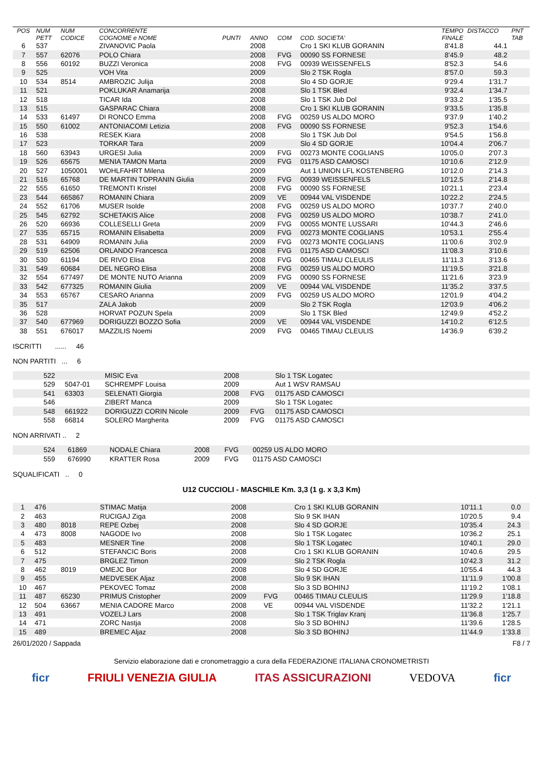| POS | NUM PETT | NUM CODICE | CONCORRENTE COGNOME e NOME | PUNTI | ANNO | COM | COD. SOCIETA' | TEMPO FINALE | DISTACCO | PNT TAB |
| --- | --- | --- | --- | --- | --- | --- | --- | --- | --- | --- |
| 6 | 537 | | ZIVANOVIC Paola | | 2008 | | Cro 1 SKI KLUB GORANIN | 8'41.8 | 44.1 | |
| 7 | 557 | 62076 | POLO Chiara | | 2008 | FVG | 00090 SS FORNESE | 8'45.9 | 48.2 | |
| 8 | 556 | 60192 | BUZZI Veronica | | 2008 | FVG | 00939 WEISSENFELS | 8'52.3 | 54.6 | |
| 9 | 525 | | VOH Vita | | 2009 | | Slo 2 TSK Rogla | 8'57.0 | 59.3 | |
| 10 | 534 | 8514 | AMBROZIC Julija | | 2008 | | Slo 4 SD GORJE | 9'29.4 | 1'31.7 | |
| 11 | 521 | | POKLUKAR Anamarija | | 2008 | | Slo 1 TSK Bled | 9'32.4 | 1'34.7 | |
| 12 | 518 | | TICAR Ida | | 2008 | | Slo 1 TSK Jub Dol | 9'33.2 | 1'35.5 | |
| 13 | 515 | | GASPARAC Chiara | | 2008 | | Cro 1 SKI KLUB GORANIN | 9'33.5 | 1'35.8 | |
| 14 | 533 | 61497 | DI RONCO Emma | | 2008 | FVG | 00259 US ALDO MORO | 9'37.9 | 1'40.2 | |
| 15 | 550 | 61002 | ANTONIACOMI Letizia | | 2008 | FVG | 00090 SS FORNESE | 9'52.3 | 1'54.6 | |
| 16 | 538 | | RESEK Kiara | | 2008 | | Slo 1 TSK Jub Dol | 9'54.5 | 1'56.8 | |
| 17 | 523 | | TORKAR Tara | | 2009 | | Slo 4 SD GORJE | 10'04.4 | 2'06.7 | |
| 18 | 560 | 63943 | URGESI Julia | | 2009 | FVG | 00273 MONTE COGLIANS | 10'05.0 | 2'07.3 | |
| 19 | 526 | 65675 | MENIA TAMON Marta | | 2009 | FVG | 01175 ASD CAMOSCI | 10'10.6 | 2'12.9 | |
| 20 | 527 | 1050001 | WOHLFAHRT Milena | | 2009 | | Aut 1 UNION LFL KOSTENBERG | 10'12.0 | 2'14.3 | |
| 21 | 516 | 65768 | DE MARTIN TOPRANIN Giulia | | 2009 | FVG | 00939 WEISSENFELS | 10'12.5 | 2'14.8 | |
| 22 | 555 | 61650 | TREMONTI Kristel | | 2008 | FVG | 00090 SS FORNESE | 10'21.1 | 2'23.4 | |
| 23 | 544 | 665867 | ROMANIN Chiara | | 2009 | VE | 00944 VAL VISDENDE | 10'22.2 | 2'24.5 | |
| 24 | 552 | 61706 | MUSER Isolde | | 2008 | FVG | 00259 US ALDO MORO | 10'37.7 | 2'40.0 | |
| 25 | 545 | 62792 | SCHETAKIS Alice | | 2008 | FVG | 00259 US ALDO MORO | 10'38.7 | 2'41.0 | |
| 26 | 520 | 66936 | COLLESELLI Greta | | 2009 | FVG | 00055 MONTE LUSSARI | 10'44.3 | 2'46.6 | |
| 27 | 535 | 65715 | ROMANIN Elisabetta | | 2009 | FVG | 00273 MONTE COGLIANS | 10'53.1 | 2'55.4 | |
| 28 | 531 | 64909 | ROMANIN Julia | | 2009 | FVG | 00273 MONTE COGLIANS | 11'00.6 | 3'02.9 | |
| 29 | 519 | 62506 | ORLANDO Francesca | | 2008 | FVG | 01175 ASD CAMOSCI | 11'08.3 | 3'10.6 | |
| 30 | 530 | 61194 | DE RIVO Elisa | | 2008 | FVG | 00465 TIMAU CLEULIS | 11'11.3 | 3'13.6 | |
| 31 | 549 | 60684 | DEL NEGRO Elisa | | 2008 | FVG | 00259 US ALDO MORO | 11'19.5 | 3'21.8 | |
| 32 | 554 | 677497 | DE MONTE NUTO Arianna | | 2009 | FVG | 00090 SS FORNESE | 11'21.6 | 3'23.9 | |
| 33 | 542 | 677325 | ROMANIN Giulia | | 2009 | VE | 00944 VAL VISDENDE | 11'35.2 | 3'37.5 | |
| 34 | 553 | 65767 | CESARO Arianna | | 2009 | FVG | 00259 US ALDO MORO | 12'01.9 | 4'04.2 | |
| 35 | 517 | | ZALA Jakob | | 2009 | | Slo 2 TSK Rogla | 12'03.9 | 4'06.2 | |
| 36 | 528 | | HORVAT POZUN Spela | | 2009 | | Slo 1 TSK Bled | 12'49.9 | 4'52.2 | |
| 37 | 540 | 677969 | DORIGUZZI BOZZO Sofia | | 2009 | VE | 00944 VAL VISDENDE | 14'10.2 | 6'12.5 | |
| 38 | 551 | 676017 | MAZZILIS Noemi | | 2009 | FVG | 00465 TIMAU CLEULIS | 14'36.9 | 6'39.2 | |
ISCRITTI ...... 46
NON PARTITI ... 6
| | 522 | | MISIC Eva | 2008 | | Slo 1 TSK Logatec | |
| | 529 | 5047-01 | SCHREMPF Louisa | 2009 | | Aut 1 WSV RAMSAU | |
| | 541 | 63303 | SELENATI Giorgia | 2008 | FVG | 01175 ASD CAMOSCI | |
| | 546 | | ZIBERT Manca | 2009 | | Slo 1 TSK Logatec | |
| | 548 | 661922 | DORIGUZZI CORIN Nicole | 2009 | FVG | 01175 ASD CAMOSCI | |
| | 558 | 66814 | SOLERO Margherita | 2009 | FVG | 01175 ASD CAMOSCI | |
NON ARRIVATI .. 2
| | 524 | 61869 | NODALE Chiara | 2008 | FVG | 00259 US ALDO MORO | |
| | 559 | 676990 | KRATTER Rosa | 2009 | FVG | 01175 ASD CAMOSCI | |
SQUALIFICATI .. 0
U12 CUCCIOLI - MASCHILE Km. 3,3 (1 g. x 3,3 Km)
| 1 | 476 | | STIMAC Matija | 2008 | | Cro 1 SKI KLUB GORANIN | 10'11.1 | 0.0 | |
| 2 | 463 | | RUCIGAJ Ziga | 2008 | | Slo 9 SK IHAN | 10'20.5 | 9.4 | |
| 3 | 480 | 8018 | REPE Ozbej | 2008 | | Slo 4 SD GORJE | 10'35.4 | 24.3 | |
| 4 | 473 | 8008 | NAGODE Ivo | 2008 | | Slo 1 TSK Logatec | 10'36.2 | 25.1 | |
| 5 | 483 | | MESNER Tine | 2008 | | Slo 1 TSK Logatec | 10'40.1 | 29.0 | |
| 6 | 512 | | STEFANCIC Boris | 2008 | | Cro 1 SKI KLUB GORANIN | 10'40.6 | 29.5 | |
| 7 | 475 | | BRGLEZ Timon | 2009 | | Slo 2 TSK Rogla | 10'42.3 | 31.2 | |
| 8 | 462 | 8019 | OMEJC Bor | 2008 | | Slo 4 SD GORJE | 10'55.4 | 44.3 | |
| 9 | 455 | | MEDVESEK Aljaz | 2008 | | Slo 9 SK IHAN | 11'11.9 | 1'00.8 | |
| 10 | 467 | | PEKOVEC Tomaz | 2008 | | Slo 3 SD BOHINJ | 11'19.2 | 1'08.1 | |
| 11 | 487 | 65230 | PRIMUS Cristopher | 2009 | FVG | 00465 TIMAU CLEULIS | 11'29.9 | 1'18.8 | |
| 12 | 504 | 63667 | MENIA CADORE Marco | 2008 | VE | 00944 VAL VISDENDE | 11'32.2 | 1'21.1 | |
| 13 | 491 | | VOZELJ Lars | 2008 | | Slo 1 TSK Triglav Kranj | 11'36.8 | 1'25.7 | |
| 14 | 471 | | ZORC Nastja | 2008 | | Slo 3 SD BOHINJ | 11'39.6 | 1'28.5 | |
| 15 | 489 | | BREMEC Aljaz | 2008 | | Slo 3 SD BOHINJ | 11'44.9 | 1'33.8 | |
26/01/2020 / Sappada F8 / 7
Servizio elaborazione dati e cronometraggio a cura della FEDERAZIONE ITALIANA CRONOMETRISTI
ficr FRIULI VENEZIA GIULIA ITAS ASSICURAZIONI VEDOVA ficr